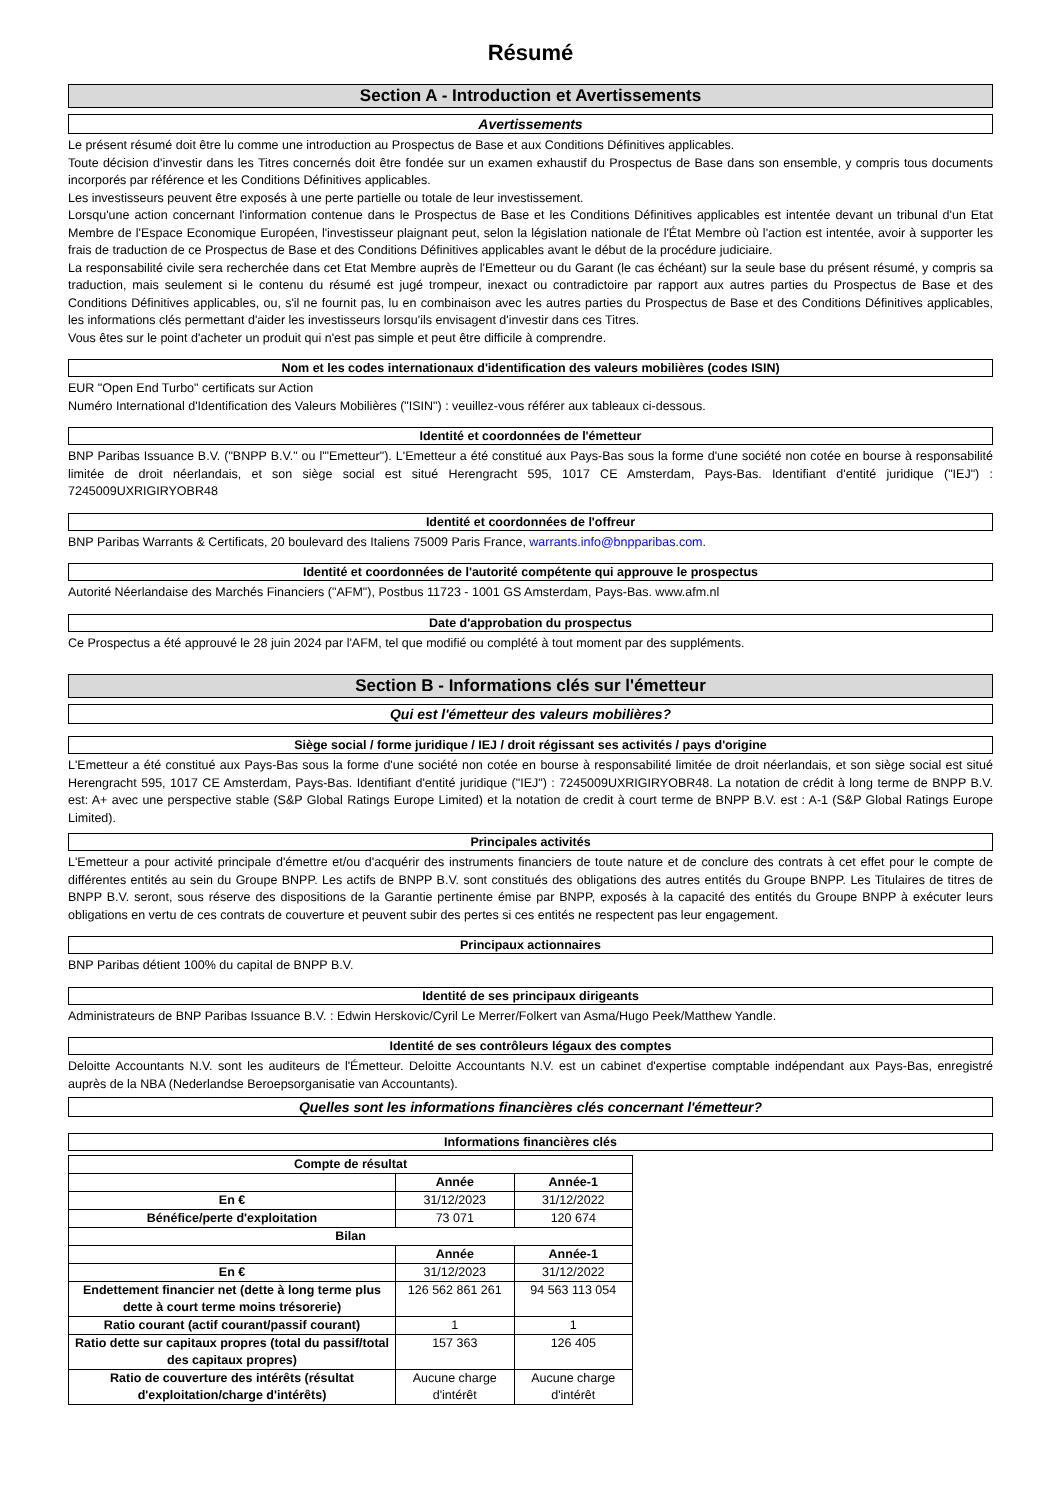Résumé
Section A - Introduction et Avertissements
Avertissements
Le présent résumé doit être lu comme une introduction au Prospectus de Base et aux Conditions Définitives applicables.
Toute décision d'investir dans les Titres concernés doit être fondée sur un examen exhaustif du Prospectus de Base dans son ensemble, y compris tous documents incorporés par référence et les Conditions Définitives applicables.
Les investisseurs peuvent être exposés à une perte partielle ou totale de leur investissement.
Lorsqu'une action concernant l'information contenue dans le Prospectus de Base et les Conditions Définitives applicables est intentée devant un tribunal d'un Etat Membre de l'Espace Economique Européen, l'investisseur plaignant peut, selon la législation nationale de l'État Membre où l'action est intentée, avoir à supporter les frais de traduction de ce Prospectus de Base et des Conditions Définitives applicables avant le début de la procédure judiciaire.
La responsabilité civile sera recherchée dans cet Etat Membre auprès de l'Emetteur ou du Garant (le cas échéant) sur la seule base du présent résumé, y compris sa traduction, mais seulement si le contenu du résumé est jugé trompeur, inexact ou contradictoire par rapport aux autres parties du Prospectus de Base et des Conditions Définitives applicables, ou, s'il ne fournit pas, lu en combinaison avec les autres parties du Prospectus de Base et des Conditions Définitives applicables, les informations clés permettant d'aider les investisseurs lorsqu'ils envisagent d'investir dans ces Titres.
Vous êtes sur le point d'acheter un produit qui n'est pas simple et peut être difficile à comprendre.
Nom et les codes internationaux d'identification des valeurs mobilières (codes ISIN)
EUR "Open End Turbo" certificats sur Action
Numéro International d'Identification des Valeurs Mobilières ("ISIN") : veuillez-vous référer aux tableaux ci-dessous.
Identité et coordonnées de l'émetteur
BNP Paribas Issuance B.V. ("BNPP B.V." ou l'"Emetteur"). L'Emetteur a été constitué aux Pays-Bas sous la forme d'une société non cotée en bourse à responsabilité limitée de droit néerlandais, et son siège social est situé Herengracht 595, 1017 CE Amsterdam, Pays-Bas. Identifiant d'entité juridique ("IEJ") : 7245009UXRIGIRYOBR48
Identité et coordonnées de l'offreur
BNP Paribas Warrants & Certificats, 20 boulevard des Italiens 75009 Paris France, warrants.info@bnpparibas.com.
Identité et coordonnées de l'autorité compétente qui approuve le prospectus
Autorité Néerlandaise des Marchés Financiers ("AFM"), Postbus 11723 - 1001 GS Amsterdam, Pays-Bas. www.afm.nl
Date d'approbation du prospectus
Ce Prospectus a été approuvé le 28 juin 2024 par l'AFM, tel que modifié ou complété à tout moment par des suppléments.
Section B - Informations clés sur l'émetteur
Qui est l'émetteur des valeurs mobilières?
Siège social / forme juridique / IEJ / droit régissant ses activités / pays d'origine
L'Emetteur a été constitué aux Pays-Bas sous la forme d'une société non cotée en bourse à responsabilité limitée de droit néerlandais, et son siège social est situé Herengracht 595, 1017 CE Amsterdam, Pays-Bas. Identifiant d'entité juridique ("IEJ") : 7245009UXRIGIRYOBR48. La notation de crédit à long terme de BNPP B.V. est: A+ avec une perspective stable (S&P Global Ratings Europe Limited) et la notation de credit à court terme de BNPP B.V. est : A-1 (S&P Global Ratings Europe Limited).
Principales activités
L'Emetteur a pour activité principale d'émettre et/ou d'acquérir des instruments financiers de toute nature et de conclure des contrats à cet effet pour le compte de différentes entités au sein du Groupe BNPP. Les actifs de BNPP B.V. sont constitués des obligations des autres entités du Groupe BNPP. Les Titulaires de titres de BNPP B.V. seront, sous réserve des dispositions de la Garantie pertinente émise par BNPP, exposés à la capacité des entités du Groupe BNPP à exécuter leurs obligations en vertu de ces contrats de couverture et peuvent subir des pertes si ces entités ne respectent pas leur engagement.
Principaux actionnaires
BNP Paribas détient 100% du capital de BNPP B.V.
Identité de ses principaux dirigeants
Administrateurs de BNP Paribas Issuance B.V. : Edwin Herskovic/Cyril Le Merrer/Folkert van Asma/Hugo Peek/Matthew Yandle.
Identité de ses contrôleurs légaux des comptes
Deloitte Accountants N.V. sont les auditeurs de l'Émetteur. Deloitte Accountants N.V. est un cabinet d'expertise comptable indépendant aux Pays-Bas, enregistré auprès de la NBA (Nederlandse Beroepsorganisatie van Accountants).
Quelles sont les informations financières clés concernant l'émetteur?
Informations financières clés
| Compte de résultat | | |
| --- | --- | --- |
| | Année | Année-1 |
| En € | 31/12/2023 | 31/12/2022 |
| Bénéfice/perte d'exploitation | 73 071 | 120 674 |
| Bilan | | |
| | Année | Année-1 |
| En € | 31/12/2023 | 31/12/2022 |
| Endettement financier net (dette à long terme plus dette à court terme moins trésorerie) | 126 562 861 261 | 94 563 113 054 |
| Ratio courant (actif courant/passif courant) | 1 | 1 |
| Ratio dette sur capitaux propres (total du passif/total des capitaux propres) | 157 363 | 126 405 |
| Ratio de couverture des intérêts (résultat d'exploitation/charge d'intérêts) | Aucune charge d'intérêt | Aucune charge d'intérêt |